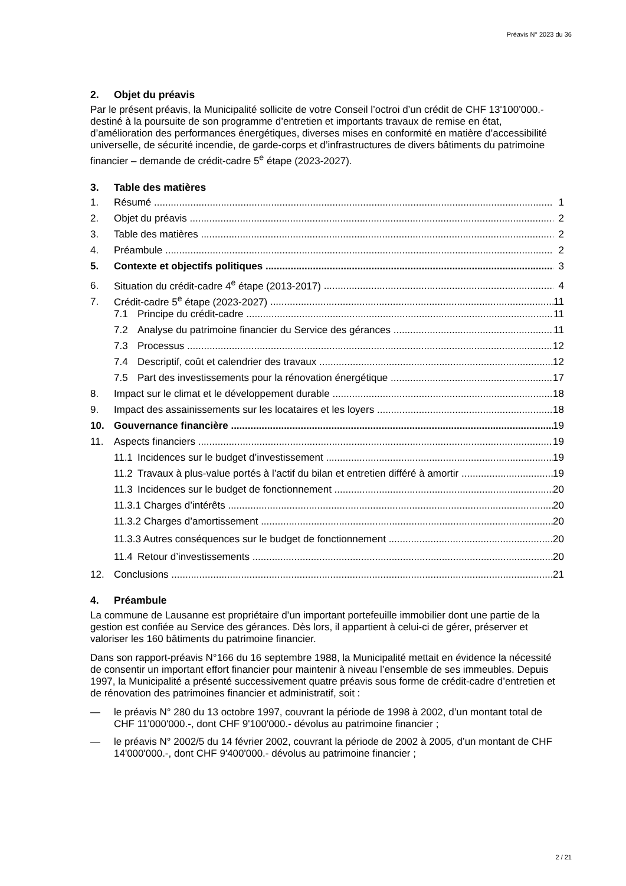Préavis N° 2023 du 36
2. Objet du préavis
Par le présent préavis, la Municipalité sollicite de votre Conseil l’octroi d’un crédit de CHF 13'100’000.- destiné à la poursuite de son programme d’entretien et importants travaux de remise en état, d’amélioration des performances énergétiques, diverses mises en conformité en matière d’accessibilité universelle, de sécurité incendie, de garde-corps et d’infrastructures de divers bâtiments du patrimoine financier – demande de crédit-cadre 5<sup>e</sup> étape (2023-2027).
3. Table des matières
1. Résumé 1
2. Objet du préavis 2
3. Table des matières 2
4. Préambule 2
5. Contexte et objectifs politiques 3
6. Situation du crédit-cadre 4<sup>e</sup> étape (2013-2017) 4
7. Crédit-cadre 5<sup>e</sup> étape (2023-2027) 11
7.1 Principe du crédit-cadre 11
7.2 Analyse du patrimoine financier du Service des gérances 11
7.3 Processus 12
7.4 Descriptif, coût et calendrier des travaux 12
7.5 Part des investissements pour la rénovation énergétique 17
8. Impact sur le climat et le développement durable 18
9. Impact des assainissements sur les locataires et les loyers 18
10. Gouvernance financière 19
11. Aspects financiers 19
11.1 Incidences sur le budget d’investissement 19
11.2 Travaux à plus-value portés à l’actif du bilan et entretien différé à amortir 19
11.3 Incidences sur le budget de fonctionnement 20
11.3.1 Charges d’intérêts 20
11.3.2 Charges d’amortissement 20
11.3.3 Autres conséquences sur le budget de fonctionnement 20
11.4 Retour d’investissements 20
12. Conclusions 21
4. Préambule
La commune de Lausanne est propriétaire d’un important portefeuille immobilier dont une partie de la gestion est confiée au Service des gérances. Dès lors, il appartient à celui-ci de gérer, préserver et valoriser les 160 bâtiments du patrimoine financier.
Dans son rapport-préavis N°166 du 16 septembre 1988, la Municipalité mettait en évidence la nécessité de consentir un important effort financier pour maintenir à niveau l’ensemble de ses immeubles. Depuis 1997, la Municipalité a présenté successivement quatre préavis sous forme de crédit-cadre d’entretien et de rénovation des patrimoines financier et administratif, soit :
— le préavis N° 280 du 13 octobre 1997, couvrant la période de 1998 à 2002, d’un montant total de CHF 11'000'000.-, dont CHF 9'100'000.- dévolus au patrimoine financier ;
— le préavis N° 2002/5 du 14 février 2002, couvrant la période de 2002 à 2005, d’un montant de CHF 14'000'000.-, dont CHF 9'400'000.- dévolus au patrimoine financier ;
2 / 21